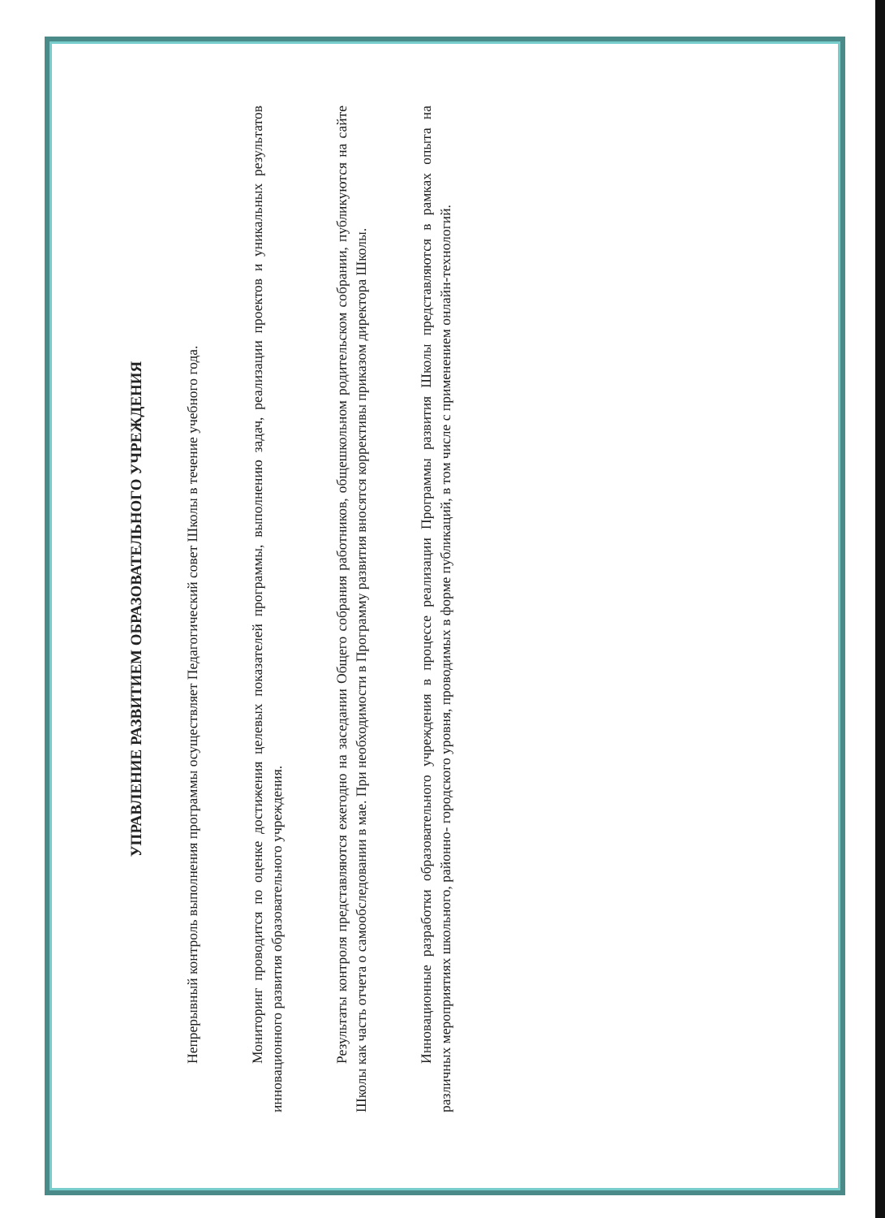УПРАВЛЕНИЕ РАЗВИТИЕМ ОБРАЗОВАТЕЛЬНОГО УЧРЕЖДЕНИЯ
Непрерывный контроль выполнения программы осуществляет Педагогический совет Школы в течение учебного года.
Мониторинг проводится по оценке достижения целевых показателей программы, выполнению задач, реализации проектов и уникальных результатов инновационного развития образовательного учреждения.
Результаты контроля представляются ежегодно на заседании Общего собрания работников, общешкольном родительском собрании, публикуются на сайте Школы как часть отчета о самообследовании в мае. При необходимости в Программу развития вносятся коррективы приказом директора Школы.
Инновационные разработки образовательного учреждения в процессе реализации Программы развития Школы представляются в рамках опыта на различных мероприятиях школьного, районно- городского уровня, проводимых в форме публикаций, в том числе с применением онлайн-технологий.